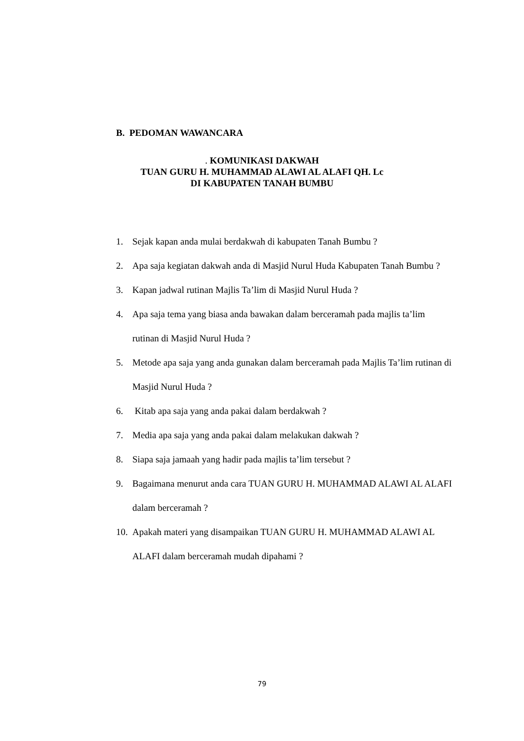B. PEDOMAN WAWANCARA
. KOMUNIKASI DAKWAH
TUAN GURU H. MUHAMMAD ALAWI AL ALAFI QH. Lc
DI KABUPATEN TANAH BUMBU
1. Sejak kapan anda mulai berdakwah di kabupaten Tanah Bumbu ?
2. Apa saja kegiatan dakwah anda di Masjid Nurul Huda Kabupaten Tanah Bumbu ?
3. Kapan jadwal rutinan Majlis Ta’lim di Masjid Nurul Huda ?
4. Apa saja tema yang biasa anda bawakan dalam berceramah pada majlis ta’lim rutinan di Masjid Nurul Huda ?
5. Metode apa saja yang anda gunakan dalam berceramah pada Majlis Ta’lim rutinan di Masjid Nurul Huda ?
6. Kitab apa saja yang anda pakai dalam berdakwah ?
7. Media apa saja yang anda pakai dalam melakukan dakwah ?
8. Siapa saja jamaah yang hadir pada majlis ta’lim tersebut ?
9. Bagaimana menurut anda cara TUAN GURU H. MUHAMMAD ALAWI AL ALAFI dalam berceramah ?
10. Apakah materi yang disampaikan TUAN GURU H. MUHAMMAD ALAWI AL ALAFI dalam berceramah mudah dipahami ?
79